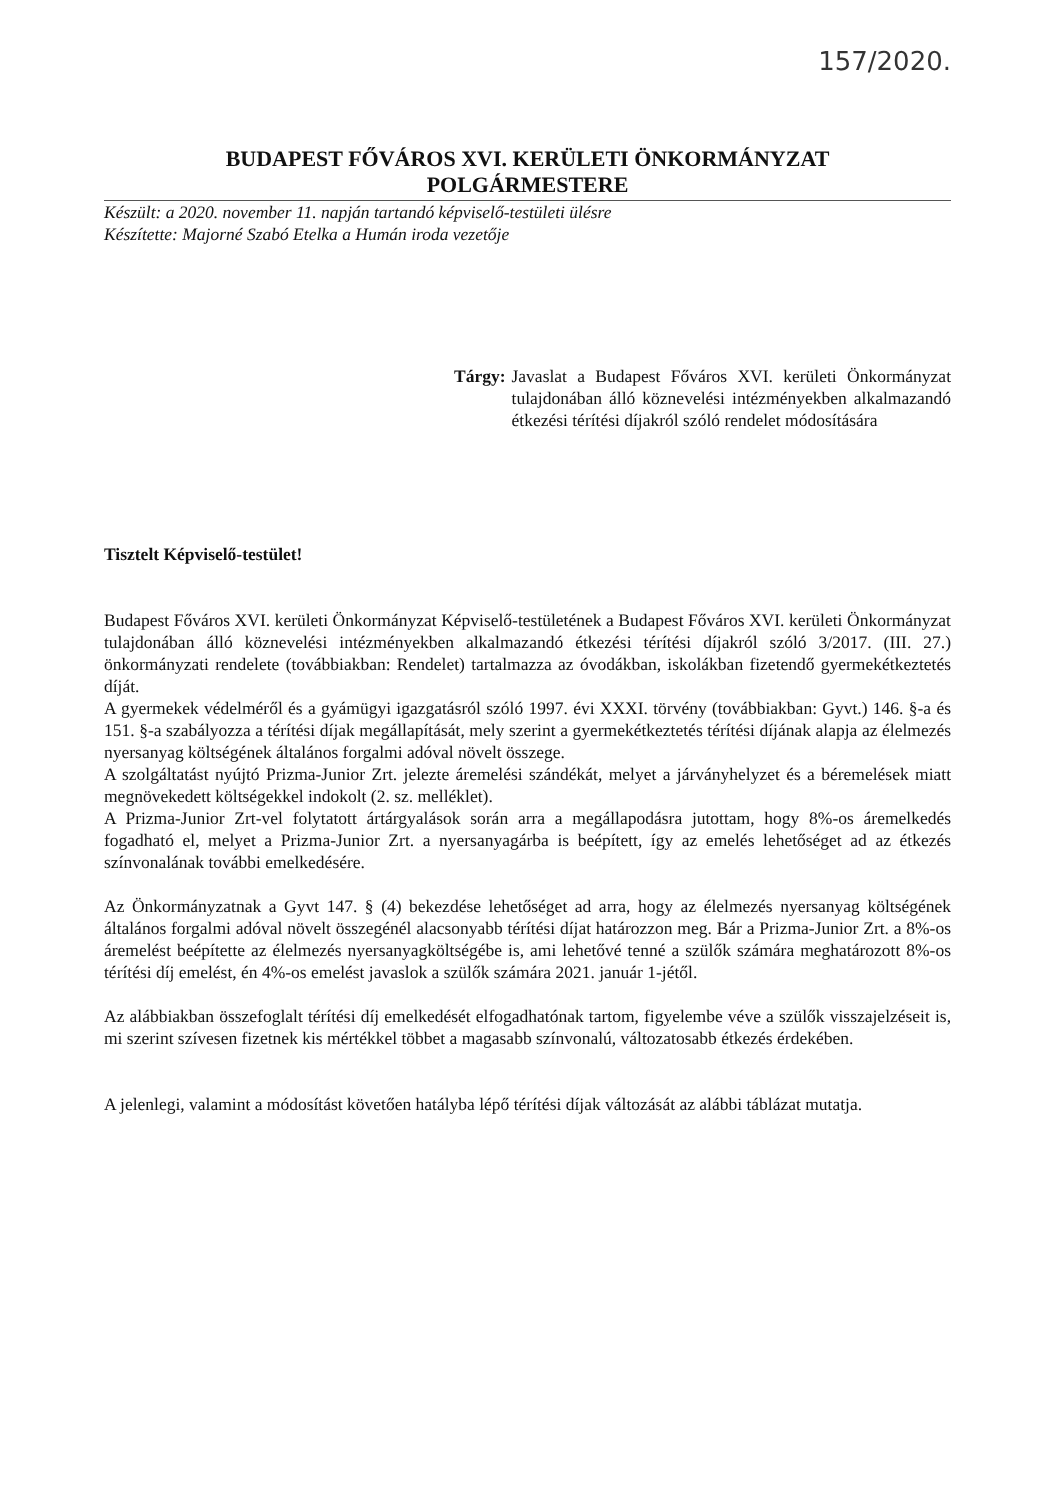157/2020.
BUDAPEST FŐVÁROS XVI. KERÜLETI ÖNKORMÁNYZAT
POLGÁRMESTERE
Készült: a 2020. november 11. napján tartandó képviselő-testületi ülésre
Készítette: Majorné Szabó Etelka a Humán iroda vezetője
Tárgy: Javaslat a Budapest Főváros XVI. kerületi Önkormányzat tulajdonában álló köznevelési intézményekben alkalmazandó étkezési térítési díjakról szóló rendelet módosítására
Tisztelt Képviselő-testület!
Budapest Főváros XVI. kerületi Önkormányzat Képviselő-testületének a Budapest Főváros XVI. kerületi Önkormányzat tulajdonában álló köznevelési intézményekben alkalmazandó étkezési térítési díjakról szóló 3/2017. (III. 27.) önkormányzati rendelete (továbbiakban: Rendelet) tartalmazza az óvodákban, iskolákban fizetendő gyermekétkeztetés díját.
A gyermekek védelméről és a gyámügyi igazgatásról szóló 1997. évi XXXI. törvény (továbbiakban: Gyvt.) 146. §-a és 151. §-a szabályozza a térítési díjak megállapítását, mely szerint a gyermekétkeztetés térítési díjának alapja az élelmezés nyersanyag költségének általános forgalmi adóval növelt összege.
A szolgáltatást nyújtó Prizma-Junior Zrt. jelezte áremelési szándékát, melyet a járványhelyzet és a béremelések miatt megnövekedett költségekkel indokolt (2. sz. melléklet).
A Prizma-Junior Zrt-vel folytatott ártárgyalások során arra a megállapodásra jutottam, hogy 8%-os áremelkedés fogadható el, melyet a Prizma-Junior Zrt. a nyersanyagárba is beépített, így az emelés lehetőséget ad az étkezés színvonalának további emelkedésére.
Az Önkormányzatnak a Gyvt 147. § (4) bekezdése lehetőséget ad arra, hogy az élelmezés nyersanyag költségének általános forgalmi adóval növelt összegénél alacsonyabb térítési díjat határozzon meg. Bár a Prizma-Junior Zrt. a 8%-os áremelést beépítette az élelmezés nyersanyagköltségébe is, ami lehetővé tenné a szülők számára meghatározott 8%-os térítési díj emelést, én 4%-os emelést javaslok a szülők számára 2021. január 1-jétől.
Az alábbiakban összefoglalt térítési díj emelkedését elfogadhatónak tartom, figyelembe véve a szülők visszajelzéseit is, mi szerint szívesen fizetnek kis mértékkel többet a magasabb színvonalú, változatosabb étkezés érdekében.
A jelenlegi, valamint a módosítást követően hatályba lépő térítési díjak változását az alábbi táblázat mutatja.